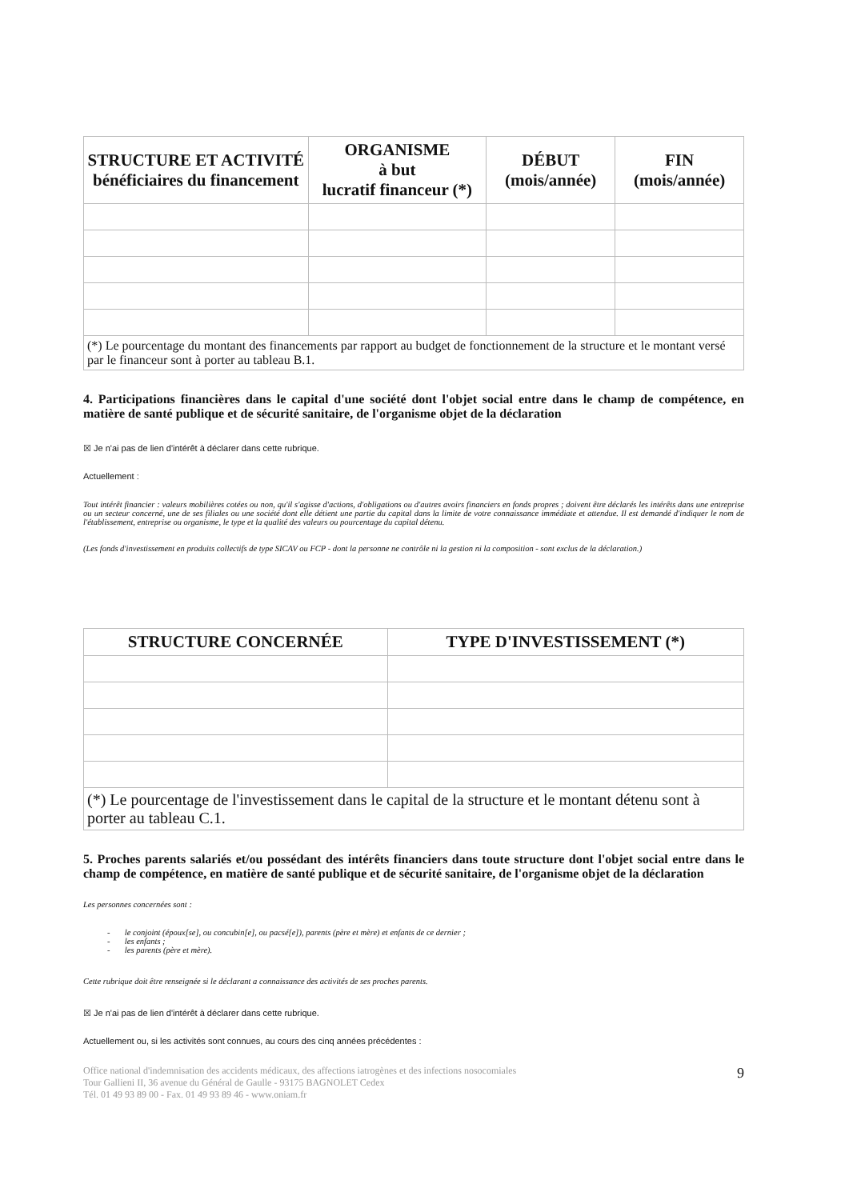| STRUCTURE ET ACTIVITÉ bénéficiaires du financement | ORGANISME à but lucratif financeur (*) | DÉBUT (mois/année) | FIN (mois/année) |
| --- | --- | --- | --- |
| (*) Le pourcentage du montant des financements par rapport au budget de fonctionnement de la structure et le montant versé par le financeur sont à porter au tableau B.1. | | | |
4. Participations financières dans le capital d'une société dont l'objet social entre dans le champ de compétence, en matière de santé publique et de sécurité sanitaire, de l'organisme objet de la déclaration
☒ Je n'ai pas de lien d'intérêt à déclarer dans cette rubrique.
Actuellement :
Tout intérêt financier : valeurs mobilières cotées ou non, qu'il s'agisse d'actions, d'obligations ou d'autres avoirs financiers en fonds propres ; doivent être déclarés les intérêts dans une entreprise ou un secteur concerné, une de ses filiales ou une société dont elle détient une partie du capital dans la limite de votre connaissance immédiate et attendue. Il est demandé d'indiquer le nom de l'établissement, entreprise ou organisme, le type et la qualité des valeurs ou pourcentage du capital détenu.
(Les fonds d'investissement en produits collectifs de type SICAV ou FCP - dont la personne ne contrôle ni la gestion ni la composition - sont exclus de la déclaration.)
| STRUCTURE CONCERNÉE | TYPE D'INVESTISSEMENT (*) |
| --- | --- |
| (*) Le pourcentage de l'investissement dans le capital de la structure et le montant détenu sont à porter au tableau C.1. | |
5. Proches parents salariés et/ou possédant des intérêts financiers dans toute structure dont l'objet social entre dans le champ de compétence, en matière de santé publique et de sécurité sanitaire, de l'organisme objet de la déclaration
Les personnes concernées sont :
- le conjoint (époux[se], ou concubin[e], ou pacsé[e]), parents (père et mère) et enfants de ce dernier ;
- les enfants ;
- les parents (père et mère).
Cette rubrique doit être renseignée si le déclarant a connaissance des activités de ses proches parents.
☒ Je n'ai pas de lien d'intérêt à déclarer dans cette rubrique.
Actuellement ou, si les activités sont connues, au cours des cinq années précédentes :
Office national d'indemnisation des accidents médicaux, des affections iatrogènes et des infections nosocomiales
Tour Gallieni II, 36 avenue du Général de Gaulle - 93175 BAGNOLET Cedex
Tél. 01 49 93 89 00 - Fax. 01 49 93 89 46 - www.oniam.fr
9